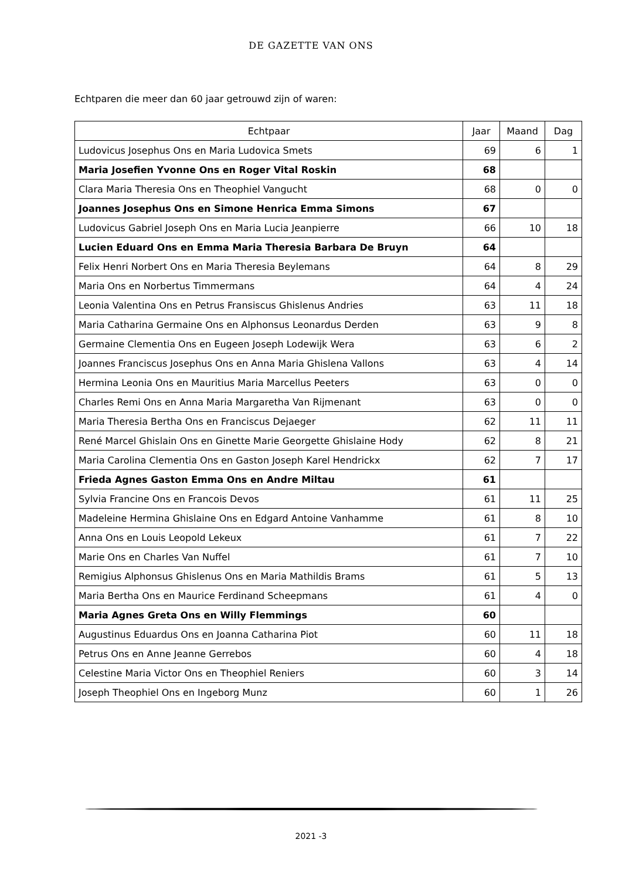DE GAZETTE VAN ONS
Echtparen die meer dan 60 jaar getrouwd zijn of waren:
| Echtpaar | Jaar | Maand | Dag |
| --- | --- | --- | --- |
| Ludovicus Josephus Ons en Maria Ludovica Smets | 69 | 6 | 1 |
| Maria Josefien Yvonne Ons en Roger Vital Roskin | 68 | | |
| Clara Maria Theresia Ons en Theophiel Vangucht | 68 | 0 | 0 |
| Joannes Josephus Ons en Simone Henrica Emma Simons | 67 | | |
| Ludovicus Gabriel Joseph Ons en Maria Lucia Jeanpierre | 66 | 10 | 18 |
| Lucien Eduard Ons en Emma Maria Theresia Barbara De Bruyn | 64 | | |
| Felix Henri Norbert Ons en Maria Theresia Beylemans | 64 | 8 | 29 |
| Maria Ons en Norbertus Timmermans | 64 | 4 | 24 |
| Leonia Valentina Ons en Petrus Fransiscus Ghislenus Andries | 63 | 11 | 18 |
| Maria Catharina Germaine Ons en Alphonsus Leonardus Derden | 63 | 9 | 8 |
| Germaine Clementia Ons en Eugeen Joseph Lodewijk Wera | 63 | 6 | 2 |
| Joannes Franciscus Josephus Ons en Anna Maria Ghislena Vallons | 63 | 4 | 14 |
| Hermina Leonia Ons en Mauritius Maria Marcellus Peeters | 63 | 0 | 0 |
| Charles Remi Ons en Anna Maria Margaretha Van Rijmenant | 63 | 0 | 0 |
| Maria Theresia Bertha Ons en Franciscus Dejaeger | 62 | 11 | 11 |
| René Marcel Ghislain Ons en Ginette Marie Georgette Ghislaine Hody | 62 | 8 | 21 |
| Maria Carolina Clementia Ons en Gaston Joseph Karel Hendrickx | 62 | 7 | 17 |
| Frieda Agnes Gaston Emma Ons en Andre Miltau | 61 | | |
| Sylvia Francine Ons en Francois Devos | 61 | 11 | 25 |
| Madeleine Hermina Ghislaine Ons en Edgard Antoine Vanhamme | 61 | 8 | 10 |
| Anna Ons en Louis Leopold Lekeux | 61 | 7 | 22 |
| Marie Ons en Charles Van Nuffel | 61 | 7 | 10 |
| Remigius Alphonsus Ghislenus Ons en Maria Mathildis Brams | 61 | 5 | 13 |
| Maria Bertha Ons en Maurice Ferdinand Scheepmans | 61 | 4 | 0 |
| Maria Agnes Greta Ons en Willy Flemmings | 60 | | |
| Augustinus Eduardus Ons en Joanna Catharina Piot | 60 | 11 | 18 |
| Petrus Ons en Anne Jeanne Gerrebos | 60 | 4 | 18 |
| Celestine Maria Victor Ons en Theophiel Reniers | 60 | 3 | 14 |
| Joseph Theophiel Ons en Ingeborg Munz | 60 | 1 | 26 |
2021 -3